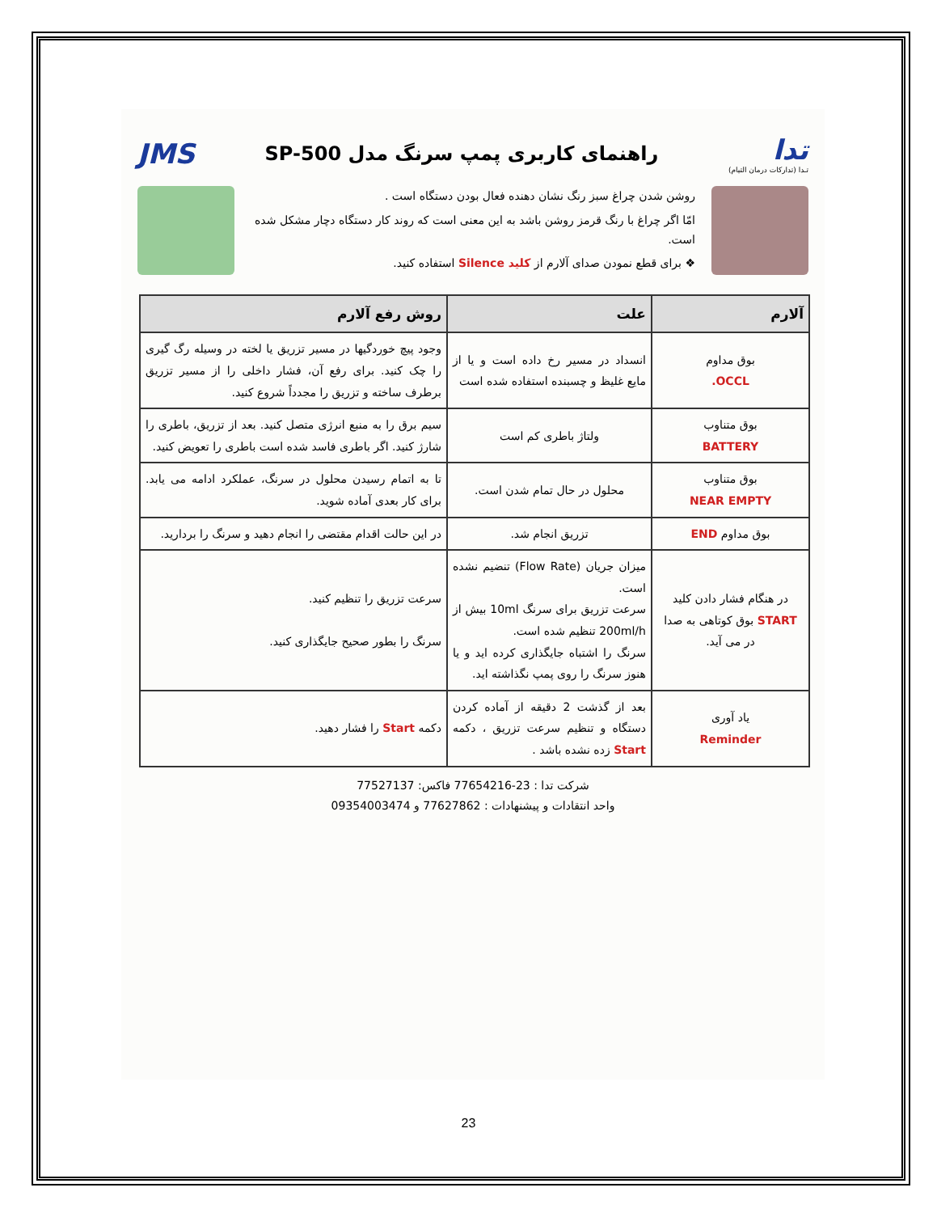تدا
تـدا (تدارکات درمان التیام)
راهنمای کاربری پمپ سرنگ مدل SP-500
JMS
روشن شدن چراغ سبز رنگ نشان دهنده فعال بودن دستگاه است .
امّا اگر چراغ با رنگ قرمز روشن باشد به این معنی است که روند کار دستگاه دچار مشکل شده است.
❖ برای قطع نمودن صدای آلارم از کلید Silence استفاده کنید.
| آلارم | علت | روش رفع آلارم |
| --- | --- | --- |
| بوق مداوم OCCL. | انسداد در مسیر رخ داده است و یا از مایع غلیظ و چسبنده استفاده شده است | وجود پیچ خوردگیها در مسیر تزریق یا لخته در وسیله رگ گیری را چک کنید. برای رفع آن، فشار داخلی را از مسیر تزریق برطرف ساخته و تزریق را مجدداً شروع کنید. |
| بوق متناوب BATTERY | ولتاژ باطری کم است | سیم برق را به منبع انرژی متصل کنید. بعد از تزریق، باطری را شارژ کنید. اگر باطری فاسد شده است باطری را تعویض کنید. |
| بوق متناوب NEAR EMPTY | محلول در حال تمام شدن است. | تا به اتمام رسیدن محلول در سرنگ، عملکرد ادامه می یابد. برای کار بعدی آماده شوید. |
| بوق مداوم END | تزریق انجام شد. | در این حالت اقدام مقتضی را انجام دهید و سرنگ را بردارید. |
| در هنگام فشار دادن کلید START بوق کوتاهی به صدا در می آید. | میزان جریان (Flow Rate) تنضیم نشده است. سرعت تزریق برای سرنگ 10ml بیش از 200ml/h تنظیم شده است. سرنگ را اشتباه جایگذاری کرده اید و یا هنوز سرنگ را روی پمپ نگذاشته اید. | سرعت تزریق را تنظیم کنید. سرنگ را بطور صحیح جایگذاری کنید. |
| یاد آوری Reminder | بعد از گذشت 2 دقیقه از آماده کردن دستگاه و تنظیم سرعت تزریق ، دکمه Start زده نشده باشد . | دکمه Start را فشار دهید. |
شرکت تدا : 23-77654216 فاکس: 77527137
واحد انتقادات و پیشنهادات : 77627862 و 09354003474
23